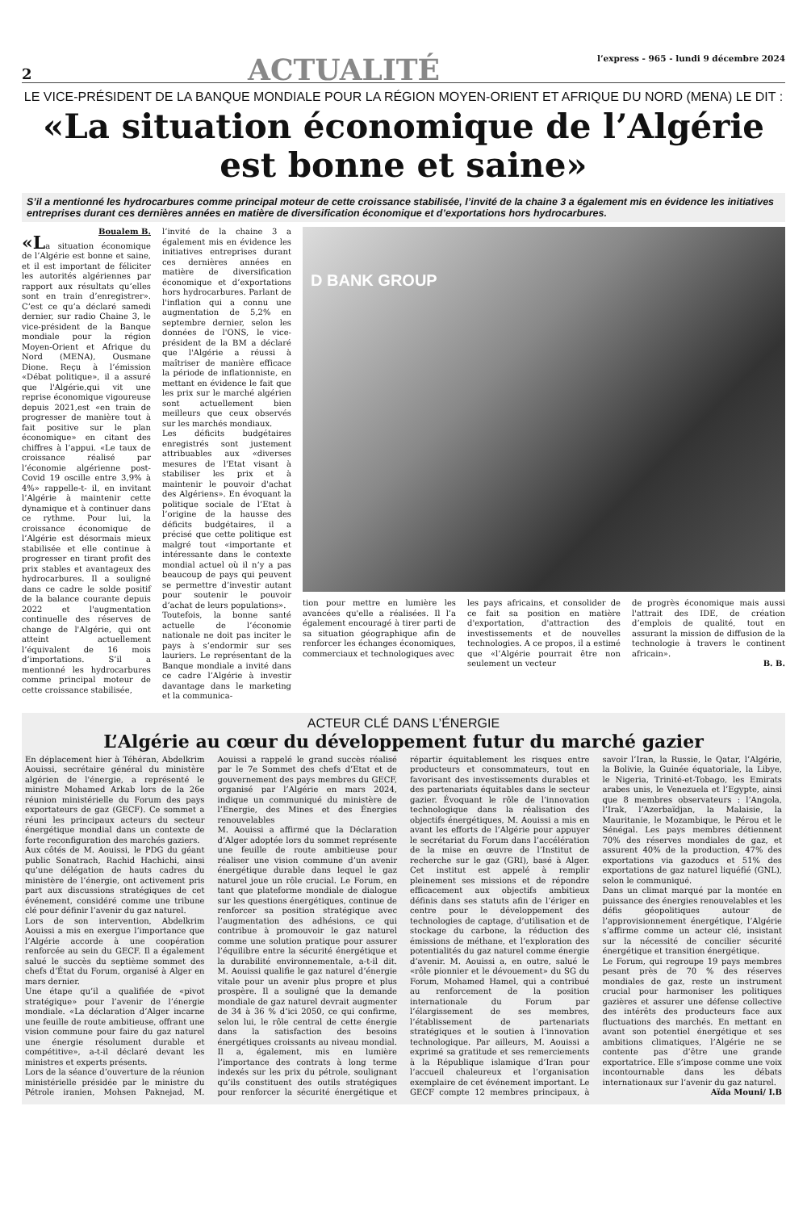2 ACTUALITÉ l’express - 965 - lundi 9 décembre 2024
LE VICE-PRÉSIDENT DE LA BANQUE MONDIALE POUR LA RÉGION MOYEN-ORIENT ET AFRIQUE DU NORD (MENA) LE DIT :
«La situation économique de l’Algérie est bonne et saine»
S’il a mentionné les hydrocarbures comme principal moteur de cette croissance stabilisée, l’invité de la chaine 3 a également mis en évidence les initiatives entreprises durant ces dernières années en matière de diversification économique et d’exportations hors hydrocarbures.
Boualem B.
«La situation économique de l’Algérie est bonne et saine, et il est important de féliciter les autorités algériennes par rapport aux résultats qu’elles sont en train d’enregistrer». C’est ce qu’a déclaré samedi dernier, sur radio Chaine 3, le vice-président de la Banque mondiale pour la région Moyen-Orient et Afrique du Nord (MENA), Ousmane Dione. Reçu à l’émission «Débat politique», il a assuré que l'Algérie,qui vit une reprise économique vigoureuse depuis 2021,est «en train de progresser de manière tout à fait positive sur le plan économique» en citant des chiffres à l’appui. «Le taux de croissance réalisé par l’économie algérienne post-Covid 19 oscille entre 3,9% à 4%» rappelle-t- il, en invitant l’Algérie à maintenir cette dynamique et à continuer dans ce rythme. Pour lui, la croissance économique de l’Algérie est désormais mieux stabilisée et elle continue à progresser en tirant profit des prix stables et avantageux des hydrocarbures. Il a souligné dans ce cadre le solde positif de la balance courante depuis 2022 et l'augmentation continuelle des réserves de change de l'Algérie, qui ont atteint actuellement l’équivalent de 16 mois d’importations. S’il a mentionné les hydrocarbures comme principal moteur de cette croissance stabilisée,
l’invité de la chaine 3 a également mis en évidence les initiatives entreprises durant ces dernières années en matière de diversification économique et d’exportations hors hydrocarbures. Parlant de l'inflation qui a connu une augmentation de 5,2% en septembre dernier, selon les données de l'ONS, le vice-président de la BM a déclaré que l'Algérie a réussi à maîtriser de manière efficace la période de inflationniste, en mettant en évidence le fait que les prix sur le marché algérien sont actuellement bien meilleurs que ceux observés sur les marchés mondiaux.
Les déficits budgétaires enregistrés sont justement attribuables aux «diverses mesures de l'Etat visant à stabiliser les prix et à maintenir le pouvoir d'achat des Algériens». En évoquant la politique sociale de l’Etat à l’origine de la hausse des déficits budgétaires, il a précisé que cette politique est malgré tout «importante et intéressante dans le contexte mondial actuel où il n’y a pas beaucoup de pays qui peuvent se permettre d’investir autant pour soutenir le pouvoir d’achat de leurs populations».
Toutefois, la bonne santé actuelle de l’économie nationale ne doit pas inciter le pays à s’endormir sur ses lauriers. Le représentant de la Banque mondiale a invité dans ce cadre l’Algérie à investir davantage dans le marketing et la communica-
D BANK GROUP
tion pour mettre en lumière les avancées qu'elle a réalisées. Il l’a également encouragé à tirer parti de sa situation géographique afin de renforcer les échanges économiques, commerciaux et technologiques avec
les pays africains, et consolider de ce fait sa position en matière d'exportation, d'attraction des investissements et de nouvelles technologies. A ce propos, il a estimé que «l’Algérie pourrait être non seulement un vecteur
de progrès économique mais aussi l'attrait des IDE, de création d’emplois de qualité, tout en assurant la mission de diffusion de la technologie à travers le continent africain».
B. B.
ACTEUR CLÉ DANS L’ÉNERGIE
L’Algérie au cœur du développement futur du marché gazier
En déplacement hier à Téhéran, Abdelkrim Aouissi, secrétaire général du ministère algérien de l'énergie, a représenté le ministre Mohamed Arkab lors de la 26e réunion ministérielle du Forum des pays exportateurs de gaz (GECF). Ce sommet a réuni les principaux acteurs du secteur énergétique mondial dans un contexte de forte reconfiguration des marchés gaziers.
Aux côtés de M. Aouissi, le PDG du géant public Sonatrach, Rachid Hachichi, ainsi qu’une délégation de hauts cadres du ministère de l’énergie, ont activement pris part aux discussions stratégiques de cet événement, considéré comme une tribune clé pour définir l’avenir du gaz naturel.
Lors de son intervention, Abdelkrim Aouissi a mis en exergue l’importance que l’Algérie accorde à une coopération renforcée au sein du GECF. Il a également salué le succès du septième sommet des chefs d’État du Forum, organisé à Alger en mars dernier.
Une étape qu’il a qualifiée de «pivot stratégique» pour l’avenir de l’énergie mondiale. «La déclaration d’Alger incarne une feuille de route ambitieuse, offrant une vision commune pour faire du gaz naturel une énergie résolument durable et compétitive», a-t-il déclaré devant les ministres et experts présents.
Lors de la séance d’ouverture de la réunion ministérielle présidée par le ministre du Pétrole iranien, Mohsen Paknejad, M. Aouissi a rappelé le grand succès réalisé par le 7e Sommet des chefs d’Etat et de gouvernement des pays membres du GECF, organisé par l’Algérie en mars 2024, indique un communiqué du ministère de l’Energie, des Mines et des Énergies renouvelables
M. Aouissi a affirmé que la Déclaration d’Alger adoptée lors du sommet représente une feuille de route ambitieuse pour réaliser une vision commune d’un avenir énergétique durable dans lequel le gaz naturel joue un rôle crucial. Le Forum, en tant que plateforme mondiale de dialogue sur les questions énergétiques, continue de renforcer sa position stratégique avec l’augmentation des adhésions, ce qui contribue à promouvoir le gaz naturel comme une solution pratique pour assurer l’équilibre entre la sécurité énergétique et la durabilité environnementale, a-t-il dit. M. Aouissi qualifie le gaz naturel d’énergie vitale pour un avenir plus propre et plus prospère. Il a souligné que la demande mondiale de gaz naturel devrait augmenter de 34 à 36 % d’ici 2050, ce qui confirme, selon lui, le rôle central de cette énergie dans la satisfaction des besoins énergétiques croissants au niveau mondial. Il a, également, mis en lumière l’importance des contrats à long terme indexés sur les prix du pétrole, soulignant qu’ils constituent des outils stratégiques pour renforcer la sécurité énergétique et répartir équitablement les risques entre producteurs et consommateurs, tout en favorisant des investissements durables et des partenariats équitables dans le secteur gazier. Évoquant le rôle de l’innovation technologique dans la réalisation des objectifs énergétiques, M. Aouissi a mis en avant les efforts de l’Algérie pour appuyer le secrétariat du Forum dans l’accélération de la mise en œuvre de l’Institut de recherche sur le gaz (GRI), basé à Alger. Cet institut est appelé à remplir pleinement ses missions et de répondre efficacement aux objectifs ambitieux définis dans ses statuts afin de l’ériger en centre pour le développement des technologies de captage, d’utilisation et de stockage du carbone, la réduction des émissions de méthane, et l’exploration des potentialités du gaz naturel comme énergie d’avenir. M. Aouissi a, en outre, salué le «rôle pionnier et le dévouement» du SG du Forum, Mohamed Hamel, qui a contribué au renforcement de la position internationale du Forum par l’élargissement de ses membres, l’établissement de partenariats stratégiques et le soutien à l’innovation technologique. Par ailleurs, M. Aouissi a exprimé sa gratitude et ses remerciements à la République islamique d’Iran pour l’accueil chaleureux et l’organisation exemplaire de cet événement important. Le GECF compte 12 membres principaux, à savoir l’Iran, la Russie, le Qatar, l’Algérie, la Bolivie, la Guinée équatoriale, la Libye, le Nigeria, Trinité-et-Tobago, les Emirats arabes unis, le Venezuela et l’Egypte, ainsi que 8 membres observateurs : l’Angola, l’Irak, l’Azerbaïdjan, la Malaisie, la Mauritanie, le Mozambique, le Pérou et le Sénégal. Les pays membres détiennent 70% des réserves mondiales de gaz, et assurent 40% de la production, 47% des exportations via gazoducs et 51% des exportations de gaz naturel liquéfié (GNL), selon le communiqué.
Dans un climat marqué par la montée en puissance des énergies renouvelables et les défis géopolitiques autour de l’approvisionnement énergétique, l’Algérie s’affirme comme un acteur clé, insistant sur la nécessité de concilier sécurité énergétique et transition énergétique.
Le Forum, qui regroupe 19 pays membres pesant près de 70 % des réserves mondiales de gaz, reste un instrument crucial pour harmoniser les politiques gazières et assurer une défense collective des intérêts des producteurs face aux fluctuations des marchés. En mettant en avant son potentiel énergétique et ses ambitions climatiques, l’Algérie ne se contente pas d’être une grande exportatrice. Elle s’impose comme une voix incontournable dans les débats internationaux sur l’avenir du gaz naturel. Aïda Mouni/ I.B